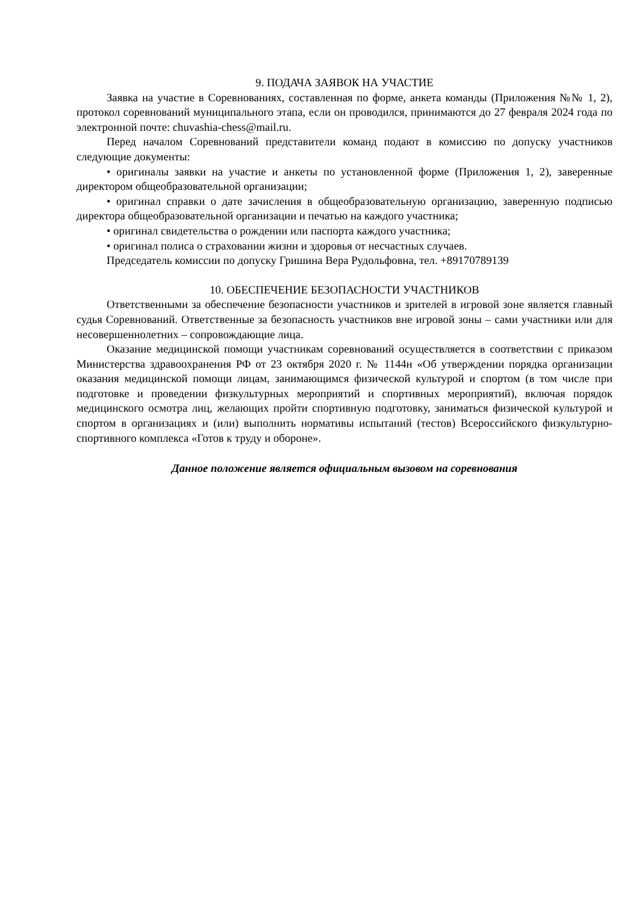9. ПОДАЧА ЗАЯВОК НА УЧАСТИЕ
Заявка на участие в Соревнованиях, составленная по форме, анкета команды (Приложения №№ 1, 2), протокол соревнований муниципального этапа, если он проводился, принимаются до 27 февраля 2024 года по электронной почте: chuvashia-chess@mail.ru.
Перед началом Соревнований представители команд подают в комиссию по допуску участников следующие документы:
• оригиналы заявки на участие и анкеты по установленной форме (Приложения 1, 2), заверенные директором общеобразовательной организации;
• оригинал справки о дате зачисления в общеобразовательную организацию, заверенную подписью директора общеобразовательной организации и печатью на каждого участника;
• оригинал свидетельства о рождении или паспорта каждого участника;
• оригинал полиса о страховании жизни и здоровья от несчастных случаев.
Председатель комиссии по допуску Гришина Вера Рудольфовна, тел. +89170789139
10. ОБЕСПЕЧЕНИЕ БЕЗОПАСНОСТИ УЧАСТНИКОВ
Ответственными за обеспечение безопасности участников и зрителей в игровой зоне является главный судья Соревнований. Ответственные за безопасность участников вне игровой зоны – сами участники или для несовершеннолетних – сопровождающие лица.
Оказание медицинской помощи участникам соревнований осуществляется в соответствии с приказом Министерства здравоохранения РФ от 23 октября 2020 г. № 1144н «Об утверждении порядка организации оказания медицинской помощи лицам, занимающимся физической культурой и спортом (в том числе при подготовке и проведении физкультурных мероприятий и спортивных мероприятий), включая порядок медицинского осмотра лиц, желающих пройти спортивную подготовку, заниматься физической культурой и спортом в организациях и (или) выполнить нормативы испытаний (тестов) Всероссийского физкультурно-спортивного комплекса «Готов к труду и обороне».
Данное положение является официальным вызовом на соревнования